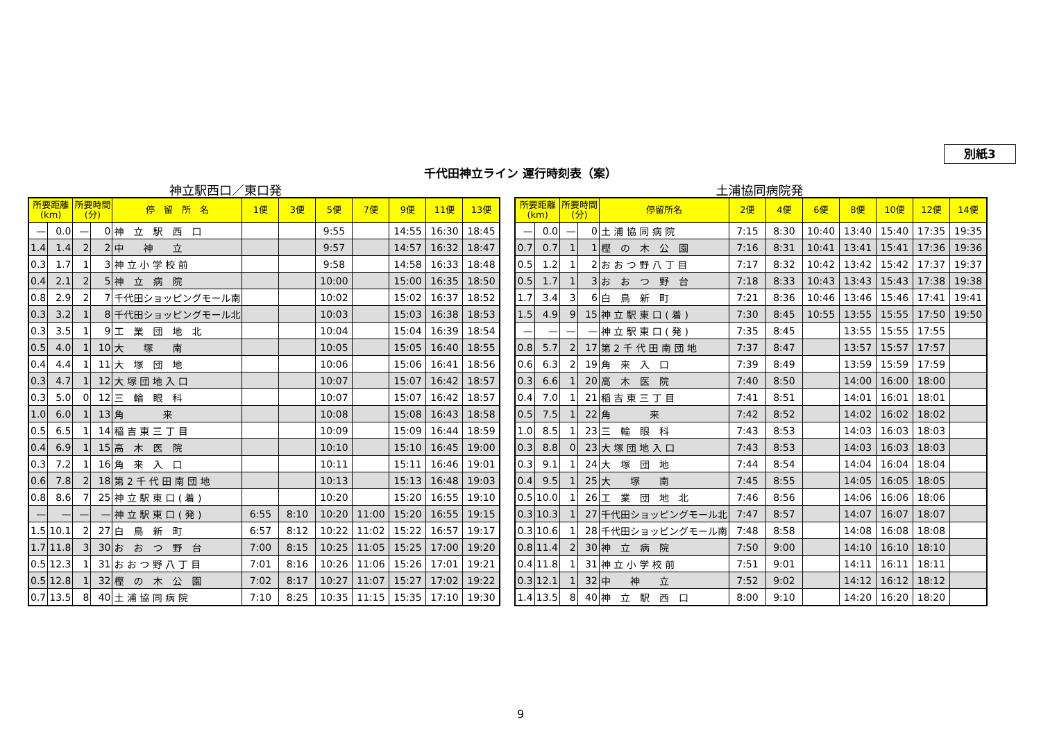別紙3
千代田神立ライン 運行時刻表（案）
　　　　　　　　神立駅西口／東口発
| 所要距離 (km) | | 所要時間 (分) | | 停 留 所 名 | 1便 | 3便 | 5便 | 7便 | 9便 | 11便 | 13便 |
| --- | --- | --- | --- | --- | --- | --- | --- | --- | --- | --- | --- |
| — | 0.0 | — | 0 | 神 立 駅 西 口 | | | 9:55 | | 14:55 | 16:30 | 18:45 |
| 1.4 | 1.4 | 2 | 2 | 中 神 立 | | | 9:57 | | 14:57 | 16:32 | 18:47 |
| 0.3 | 1.7 | 1 | 3 | 神 立 小 学 校 前 | | | 9:58 | | 14:58 | 16:33 | 18:48 |
| 0.4 | 2.1 | 2 | 5 | 神 立 病 院 | | | 10:00 | | 15:00 | 16:35 | 18:50 |
| 0.8 | 2.9 | 2 | 7 | 千代田ショッピングモール南 | | | 10:02 | | 15:02 | 16:37 | 18:52 |
| 0.3 | 3.2 | 1 | 8 | 千代田ショッピングモール北 | | | 10:03 | | 15:03 | 16:38 | 18:53 |
| 0.3 | 3.5 | 1 | 9 | 工 業 団 地 北 | | | 10:04 | | 15:04 | 16:39 | 18:54 |
| 0.5 | 4.0 | 1 | 10 | 大 塚 南 | | | 10:05 | | 15:05 | 16:40 | 18:55 |
| 0.4 | 4.4 | 1 | 11 | 大 塚 団 地 | | | 10:06 | | 15:06 | 16:41 | 18:56 |
| 0.3 | 4.7 | 1 | 12 | 大 塚 団 地 入 口 | | | 10:07 | | 15:07 | 16:42 | 18:57 |
| 0.3 | 5.0 | 0 | 12 | 三 輪 眼 科 | | | 10:07 | | 15:07 | 16:42 | 18:57 |
| 1.0 | 6.0 | 1 | 13 | 角 来 | | | 10:08 | | 15:08 | 16:43 | 18:58 |
| 0.5 | 6.5 | 1 | 14 | 稲 吉 東 三 丁 目 | | | 10:09 | | 15:09 | 16:44 | 18:59 |
| 0.4 | 6.9 | 1 | 15 | 高 木 医 院 | | | 10:10 | | 15:10 | 16:45 | 19:00 |
| 0.3 | 7.2 | 1 | 16 | 角 来 入 口 | | | 10:11 | | 15:11 | 16:46 | 19:01 |
| 0.6 | 7.8 | 2 | 18 | 第 2 千 代 田 南 団 地 | | | 10:13 | | 15:13 | 16:48 | 19:03 |
| 0.8 | 8.6 | 7 | 25 | 神 立 駅 東 口 ( 着 ) | | | 10:20 | | 15:20 | 16:55 | 19:10 |
| — | — | — | — | 神 立 駅 東 口 ( 発 ) | 6:55 | 8:10 | 10:20 | 11:00 | 15:20 | 16:55 | 19:15 |
| 1.5 | 10.1 | 2 | 27 | 白 鳥 新 町 | 6:57 | 8:12 | 10:22 | 11:02 | 15:22 | 16:57 | 19:17 |
| 1.7 | 11.8 | 3 | 30 | お お つ 野 台 | 7:00 | 8:15 | 10:25 | 11:05 | 15:25 | 17:00 | 19:20 |
| 0.5 | 12.3 | 1 | 31 | お お つ 野 八 丁 目 | 7:01 | 8:16 | 10:26 | 11:06 | 15:26 | 17:01 | 19:21 |
| 0.5 | 12.8 | 1 | 32 | 樫 の 木 公 園 | 7:02 | 8:17 | 10:27 | 11:07 | 15:27 | 17:02 | 19:22 |
| 0.7 | 13.5 | 8 | 40 | 土 浦 協 同 病 院 | 7:10 | 8:25 | 10:35 | 11:15 | 15:35 | 17:10 | 19:30 |
土浦協同病院発
| 所要距離 (km) | | 所要時間 (分) | | 停留所名 | 2便 | 4便 | 6便 | 8便 | 10便 | 12便 | 14便 |
| --- | --- | --- | --- | --- | --- | --- | --- | --- | --- | --- | --- |
| — | 0.0 | — | 0 | 土 浦 協 同 病 院 | 7:15 | 8:30 | 10:40 | 13:40 | 15:40 | 17:35 | 19:35 |
| 0.7 | 0.7 | 1 | 1 | 樫 の 木 公 園 | 7:16 | 8:31 | 10:41 | 13:41 | 15:41 | 17:36 | 19:36 |
| 0.5 | 1.2 | 1 | 2 | お お つ 野 八 丁 目 | 7:17 | 8:32 | 10:42 | 13:42 | 15:42 | 17:37 | 19:37 |
| 0.5 | 1.7 | 1 | 3 | お お つ 野 台 | 7:18 | 8:33 | 10:43 | 13:43 | 15:43 | 17:38 | 19:38 |
| 1.7 | 3.4 | 3 | 6 | 白 鳥 新 町 | 7:21 | 8:36 | 10:46 | 13:46 | 15:46 | 17:41 | 19:41 |
| 1.5 | 4.9 | 9 | 15 | 神 立 駅 東 口 ( 着 ) | 7:30 | 8:45 | 10:55 | 13:55 | 15:55 | 17:50 | 19:50 |
| — | — | — | — | 神 立 駅 東 口 ( 発 ) | 7:35 | 8:45 | | 13:55 | 15:55 | 17:55 | |
| 0.8 | 5.7 | 2 | 17 | 第 2 千 代 田 南 団 地 | 7:37 | 8:47 | | 13:57 | 15:57 | 17:57 | |
| 0.6 | 6.3 | 2 | 19 | 角 来 入 口 | 7:39 | 8:49 | | 13:59 | 15:59 | 17:59 | |
| 0.3 | 6.6 | 1 | 20 | 高 木 医 院 | 7:40 | 8:50 | | 14:00 | 16:00 | 18:00 | |
| 0.4 | 7.0 | 1 | 21 | 稲 吉 東 三 丁 目 | 7:41 | 8:51 | | 14:01 | 16:01 | 18:01 | |
| 0.5 | 7.5 | 1 | 22 | 角 来 | 7:42 | 8:52 | | 14:02 | 16:02 | 18:02 | |
| 1.0 | 8.5 | 1 | 23 | 三 輪 眼 科 | 7:43 | 8:53 | | 14:03 | 16:03 | 18:03 | |
| 0.3 | 8.8 | 0 | 23 | 大 塚 団 地 入 口 | 7:43 | 8:53 | | 14:03 | 16:03 | 18:03 | |
| 0.3 | 9.1 | 1 | 24 | 大 塚 団 地 | 7:44 | 8:54 | | 14:04 | 16:04 | 18:04 | |
| 0.4 | 9.5 | 1 | 25 | 大 塚 南 | 7:45 | 8:55 | | 14:05 | 16:05 | 18:05 | |
| 0.5 | 10.0 | 1 | 26 | 工 業 団 地 北 | 7:46 | 8:56 | | 14:06 | 16:06 | 18:06 | |
| 0.3 | 10.3 | 1 | 27 | 千代田ショッピングモール北 | 7:47 | 8:57 | | 14:07 | 16:07 | 18:07 | |
| 0.3 | 10.6 | 1 | 28 | 千代田ショッピングモール南 | 7:48 | 8:58 | | 14:08 | 16:08 | 18:08 | |
| 0.8 | 11.4 | 2 | 30 | 神 立 病 院 | 7:50 | 9:00 | | 14:10 | 16:10 | 18:10 | |
| 0.4 | 11.8 | 1 | 31 | 神 立 小 学 校 前 | 7:51 | 9:01 | | 14:11 | 16:11 | 18:11 | |
| 0.3 | 12.1 | 1 | 32 | 中 神 立 | 7:52 | 9:02 | | 14:12 | 16:12 | 18:12 | |
| 1.4 | 13.5 | 8 | 40 | 神 立 駅 西 口 | 8:00 | 9:10 | | 14:20 | 16:20 | 18:20 | |
9